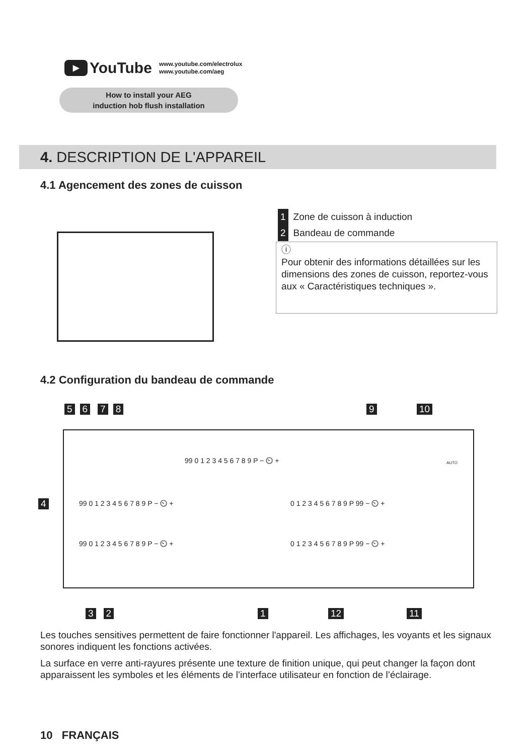▶
YouTube
www.youtube.com/electrolux
www.youtube.com/aeg
How to install your AEG
induction hob flush installation
4. DESCRIPTION DE L'APPAREIL
4.1 Agencement des zones de cuisson
1 Zone de cuisson à induction
2 Bandeau de commande
ⓘ
Pour obtenir des informations détaillées sur les dimensions des zones de cuisson, reportez-vous aux « Caractéristiques techniques ».
4.2 Configuration du bandeau de commande
56 78 9 10
99 0 1 2 3 4 5 6 7 8 9 P − ⏲ +
99 0 1 2 3 4 5 6 7 8 9 P − ⏲ + 0 1 2 3 4 5 6 7 8 9 P 99 − ⏲ +
99 0 1 2 3 4 5 6 7 8 9 P − ⏲ + 0 1 2 3 4 5 6 7 8 9 P 99 − ⏲ +
AUTO
4
3 2 1 12 11
Les touches sensitives permettent de faire fonctionner l'appareil. Les affichages, les voyants et les signaux sonores indiquent les fonctions activées.
La surface en verre anti-rayures présente une texture de finition unique, qui peut changer la façon dont apparaissent les symboles et les éléments de l’interface utilisateur en fonction de l’éclairage.
10 FRANÇAIS